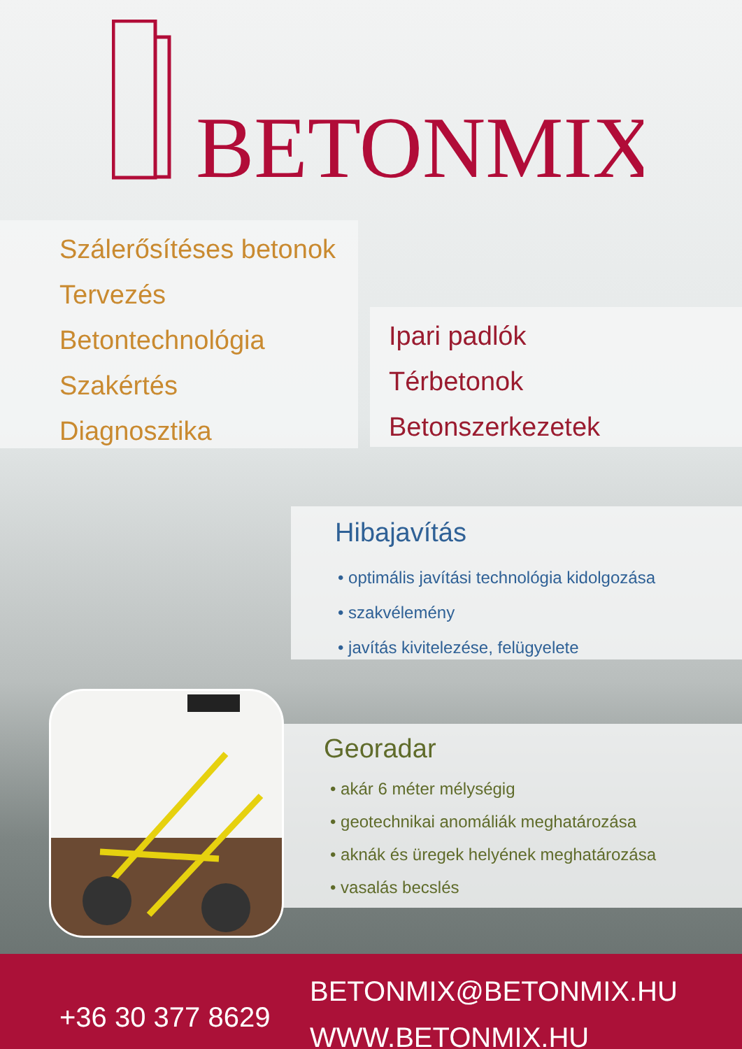BETONMIX
Szálerősítéses betonok
Tervezés
Betontechnológia
Szakértés
Diagnosztika
Ipari padlók
Térbetonok
Betonszerkezetek
Hibajavítás
• optimális javítási technológia kidolgozása
• szakvélemény
• javítás kivitelezése, felügyelete
Georadar
• akár 6 méter mélységig
• geotechnikai anomáliák meghatározása
• aknák és üregek helyének meghatározása
• vasalás becslés
+36 30 377 8629
BETONMIX@BETONMIX.HU
WWW.BETONMIX.HU